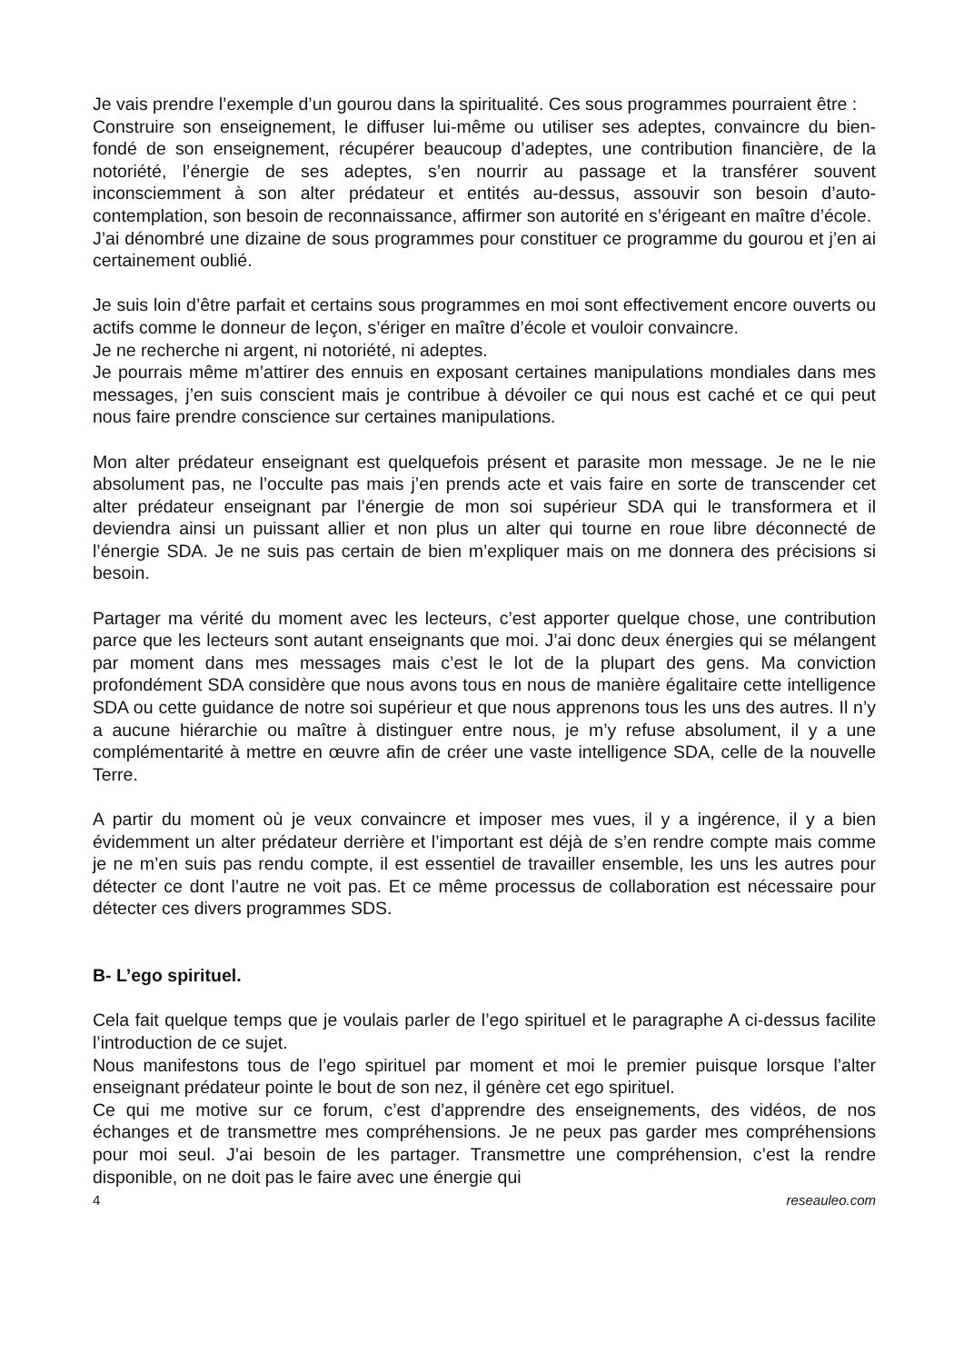Je vais prendre l’exemple d’un gourou dans la spiritualité. Ces sous programmes pourraient être :
Construire son enseignement, le diffuser lui-même ou utiliser ses adeptes, convaincre du bien-fondé de son enseignement, récupérer beaucoup d’adeptes, une contribution financière, de la notoriété, l’énergie de ses adeptes, s’en nourrir au passage et la transférer souvent inconsciemment à son alter prédateur et entités au-dessus, assouvir son besoin d’auto-contemplation, son besoin de reconnaissance, affirmer son autorité en s’érigeant en maître d’école.
J’ai dénombré une dizaine de sous programmes pour constituer ce programme du gourou et j’en ai certainement oublié.
Je suis loin d’être parfait et certains sous programmes en moi sont effectivement encore ouverts ou actifs comme le donneur de leçon, s’ériger en maître d’école et vouloir convaincre.
Je ne recherche ni argent, ni notoriété, ni adeptes.
Je pourrais même m’attirer des ennuis en exposant certaines manipulations mondiales dans mes messages, j’en suis conscient mais je contribue à dévoiler ce qui nous est caché et ce qui peut nous faire prendre conscience sur certaines manipulations.
Mon alter prédateur enseignant est quelquefois présent et parasite mon message. Je ne le nie absolument pas, ne l’occulte pas mais j’en prends acte et vais faire en sorte de transcender cet alter prédateur enseignant par l’énergie de mon soi supérieur SDA qui le transformera et il deviendra ainsi un puissant allier et non plus un alter qui tourne en roue libre déconnecté de l’énergie SDA. Je ne suis pas certain de bien m’expliquer mais on me donnera des précisions si besoin.
Partager ma vérité du moment avec les lecteurs, c’est apporter quelque chose, une contribution parce que les lecteurs sont autant enseignants que moi. J’ai donc deux énergies qui se mélangent par moment dans mes messages mais c’est le lot de la plupart des gens. Ma conviction profondément SDA considère que nous avons tous en nous de manière égalitaire cette intelligence SDA ou cette guidance de notre soi supérieur et que nous apprenons tous les uns des autres. Il n’y a aucune hiérarchie ou maître à distinguer entre nous, je m’y refuse absolument, il y a une complémentarité à mettre en œuvre afin de créer une vaste intelligence SDA, celle de la nouvelle Terre.
A partir du moment où je veux convaincre et imposer mes vues, il y a ingérence, il y a bien évidemment un alter prédateur derrière et l’important est déjà de s’en rendre compte mais comme je ne m’en suis pas rendu compte, il est essentiel de travailler ensemble, les uns les autres pour détecter ce dont l’autre ne voit pas. Et ce même processus de collaboration est nécessaire pour détecter ces divers programmes SDS.
B- L’ego spirituel.
Cela fait quelque temps que je voulais parler de l’ego spirituel et le paragraphe A ci-dessus facilite l’introduction de ce sujet.
Nous manifestons tous de l’ego spirituel par moment et moi le premier puisque lorsque l’alter enseignant prédateur pointe le bout de son nez, il génère cet ego spirituel.
Ce qui me motive sur ce forum, c’est d’apprendre des enseignements, des vidéos, de nos échanges et de transmettre mes compréhensions. Je ne peux pas garder mes compréhensions pour moi seul. J’ai besoin de les partager. Transmettre une compréhension, c’est la rendre disponible, on ne doit pas le faire avec une énergie qui
4 reseauleo.com